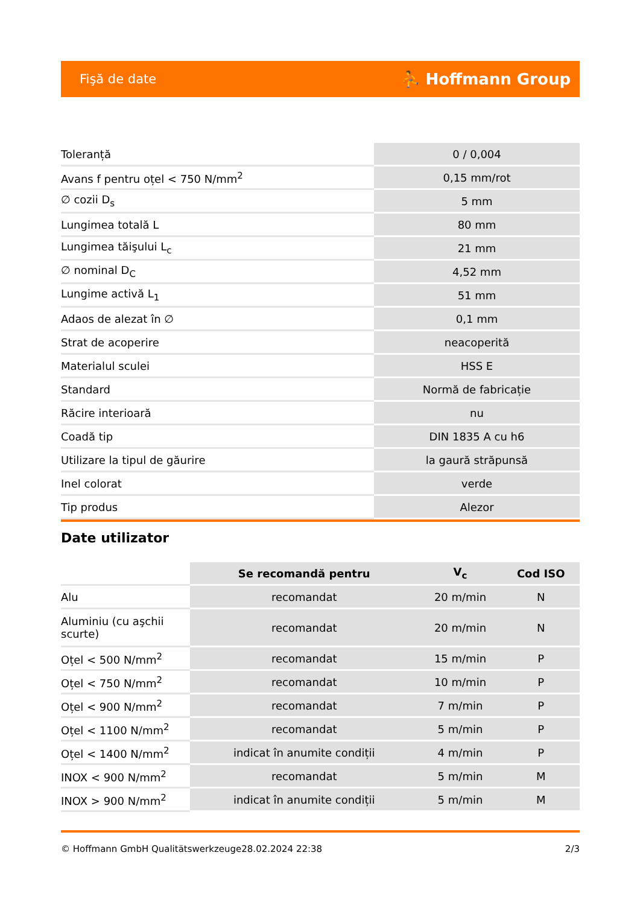Fişă de date ⛹ Hoffmann Group
| Toleranță | 0 / 0,004 |
| Avans f pentru oțel < 750 N/mm<sup>2</sup> | 0,15 mm/rot |
| ∅ cozii D<sub>s</sub> | 5 mm |
| Lungimea totală L | 80 mm |
| Lungimea tăişului L<sub>c</sub> | 21 mm |
| ∅ nominal D<sub>C</sub> | 4,52 mm |
| Lungime activă L<sub>1</sub> | 51 mm |
| Adaos de alezat în ∅ | 0,1 mm |
| Strat de acoperire | neacoperită |
| Materialul sculei | HSS E |
| Standard | Normă de fabricație |
| Răcire interioară | nu |
| Coadă tip | DIN 1835 A cu h6 |
| Utilizare la tipul de găurire | la gaură străpunsă |
| Inel colorat | verde |
| Tip produs | Alezor |
Date utilizator
| | Se recomandă pentru | V<sub>c</sub> | Cod ISO |
| --- | --- | --- | --- |
| Alu | recomandat | 20 m/min | N |
| Aluminiu (cu aşchii scurte) | recomandat | 20 m/min | N |
| Oțel < 500 N/mm<sup>2</sup> | recomandat | 15 m/min | P |
| Oțel < 750 N/mm<sup>2</sup> | recomandat | 10 m/min | P |
| Oțel < 900 N/mm<sup>2</sup> | recomandat | 7 m/min | P |
| Oțel < 1100 N/mm<sup>2</sup> | recomandat | 5 m/min | P |
| Oțel < 1400 N/mm<sup>2</sup> | indicat în anumite condiții | 4 m/min | P |
| INOX < 900 N/mm<sup>2</sup> | recomandat | 5 m/min | M |
| INOX > 900 N/mm<sup>2</sup> | indicat în anumite condiții | 5 m/min | M |
© Hoffmann GmbH Qualitätswerkzeuge 28.02.2024 22:38 2/3